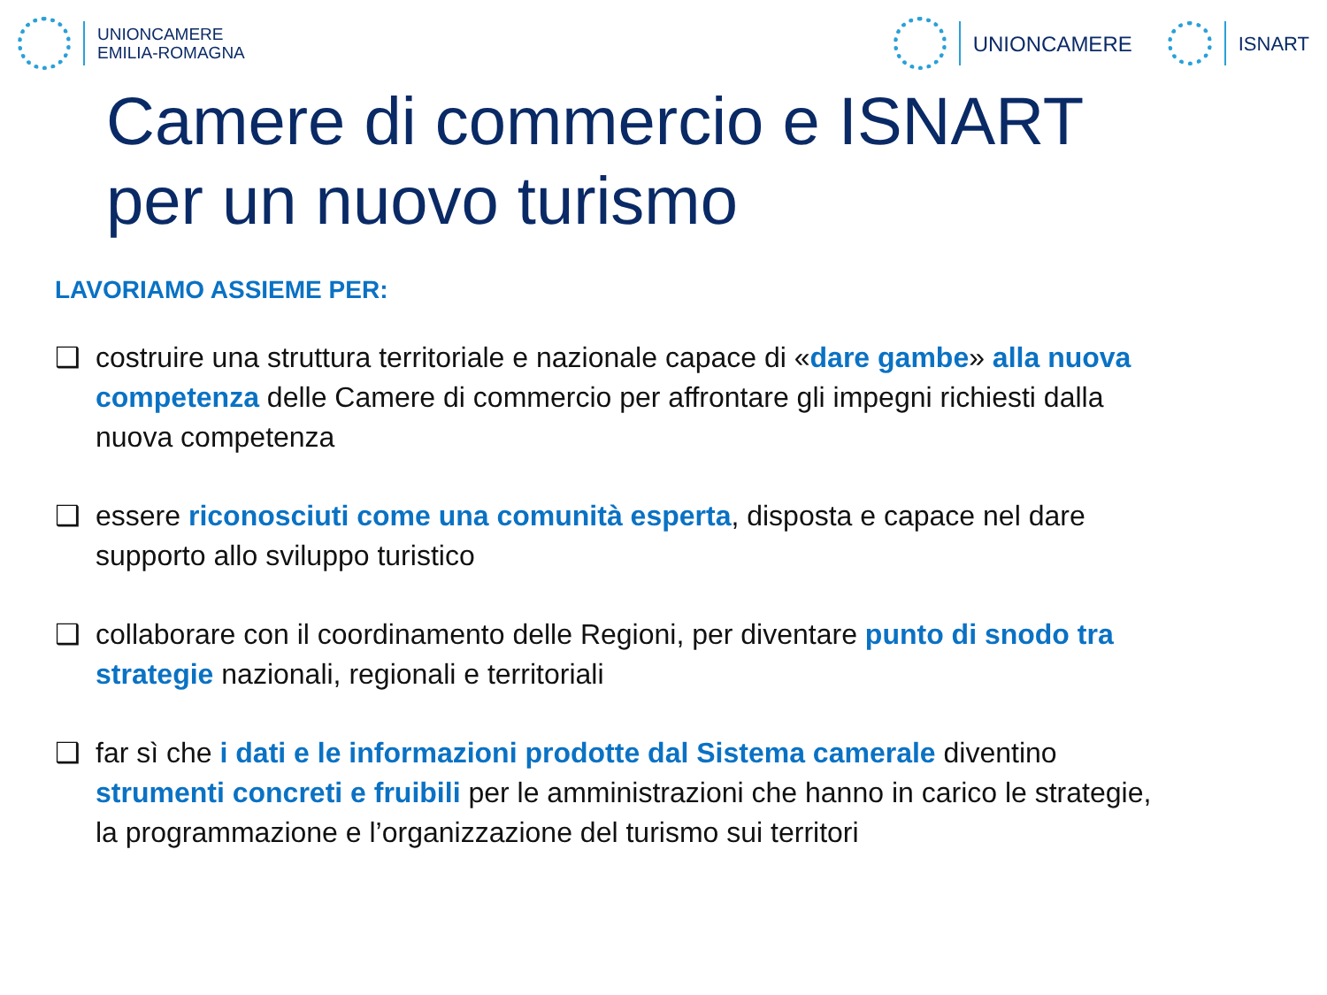UNIONCAMERE
EMILIA-ROMAGNA
UNIONCAMERE ISNART
Camere di commercio e ISNART
per un nuovo turismo
LAVORIAMO ASSIEME PER:
❑ costruire una struttura territoriale e nazionale capace di «dare gambe» alla nuova competenza delle Camere di commercio per affrontare gli impegni richiesti dalla nuova competenza
❑ essere riconosciuti come una comunità esperta, disposta e capace nel dare supporto allo sviluppo turistico
❑ collaborare con il coordinamento delle Regioni, per diventare punto di snodo tra strategie nazionali, regionali e territoriali
❑ far sì che i dati e le informazioni prodotte dal Sistema camerale diventino strumenti concreti e fruibili per le amministrazioni che hanno in carico le strategie, la programmazione e l’organizzazione del turismo sui territori